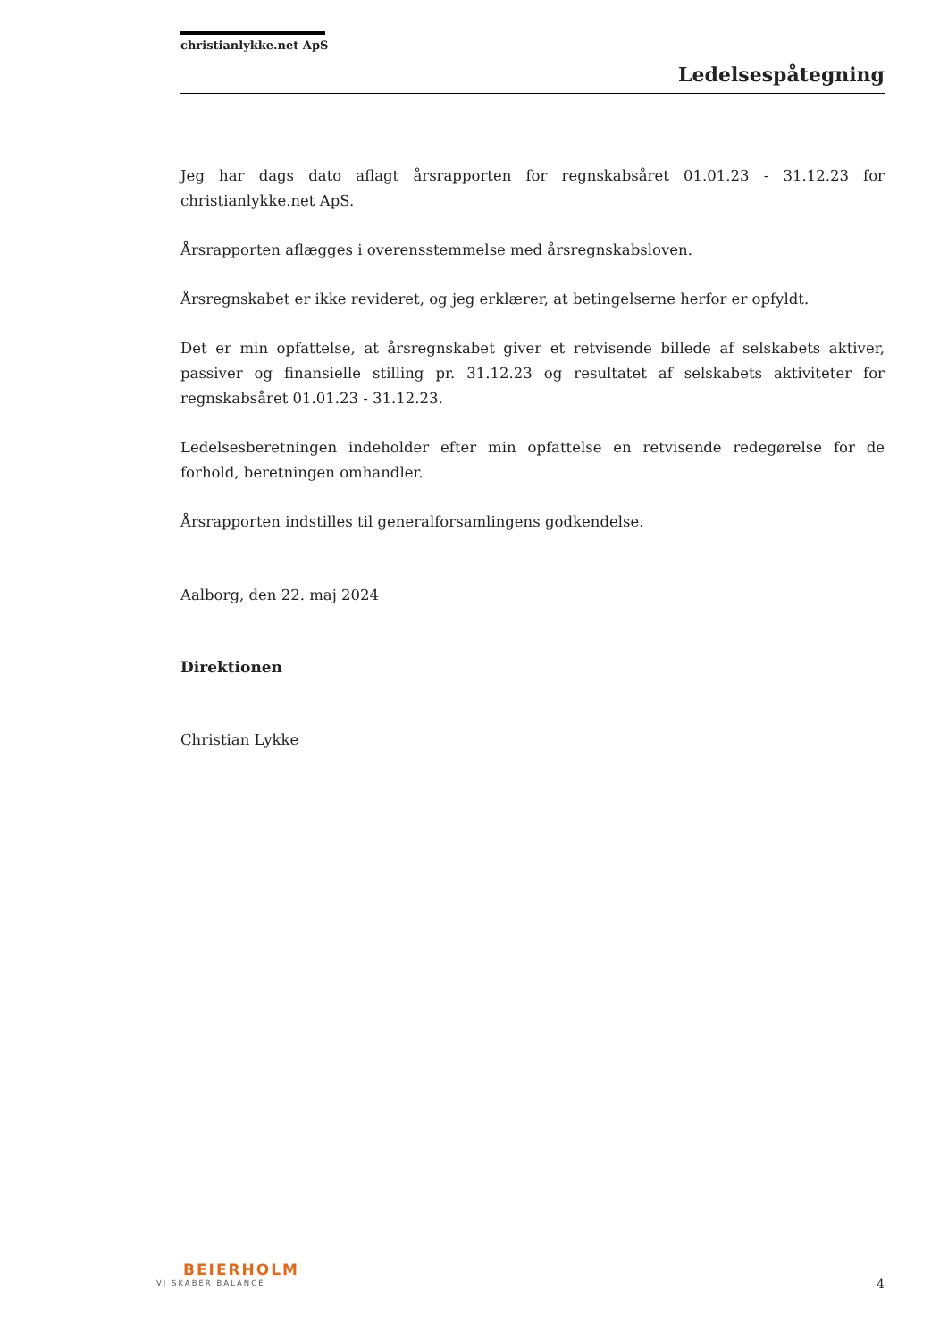christianlykke.net ApS
Ledelsespåtegning
Jeg har dags dato aflagt årsrapporten for regnskabsåret 01.01.23 - 31.12.23 for christianlykke.net ApS.
Årsrapporten aflægges i overensstemmelse med årsregnskabsloven.
Årsregnskabet er ikke revideret, og jeg erklærer, at betingelserne herfor er opfyldt.
Det er min opfattelse, at årsregnskabet giver et retvisende billede af selskabets aktiver, passiver og finansielle stilling pr. 31.12.23 og resultatet af selskabets aktiviteter for regnskabsåret 01.01.23 - 31.12.23.
Ledelsesberetningen indeholder efter min opfattelse en retvisende redegørelse for de forhold, beretningen omhandler.
Årsrapporten indstilles til generalforsamlingens godkendelse.
Aalborg, den 22. maj 2024
Direktionen
Christian Lykke
BEIERHOLM
VI SKABER BALANCE
4